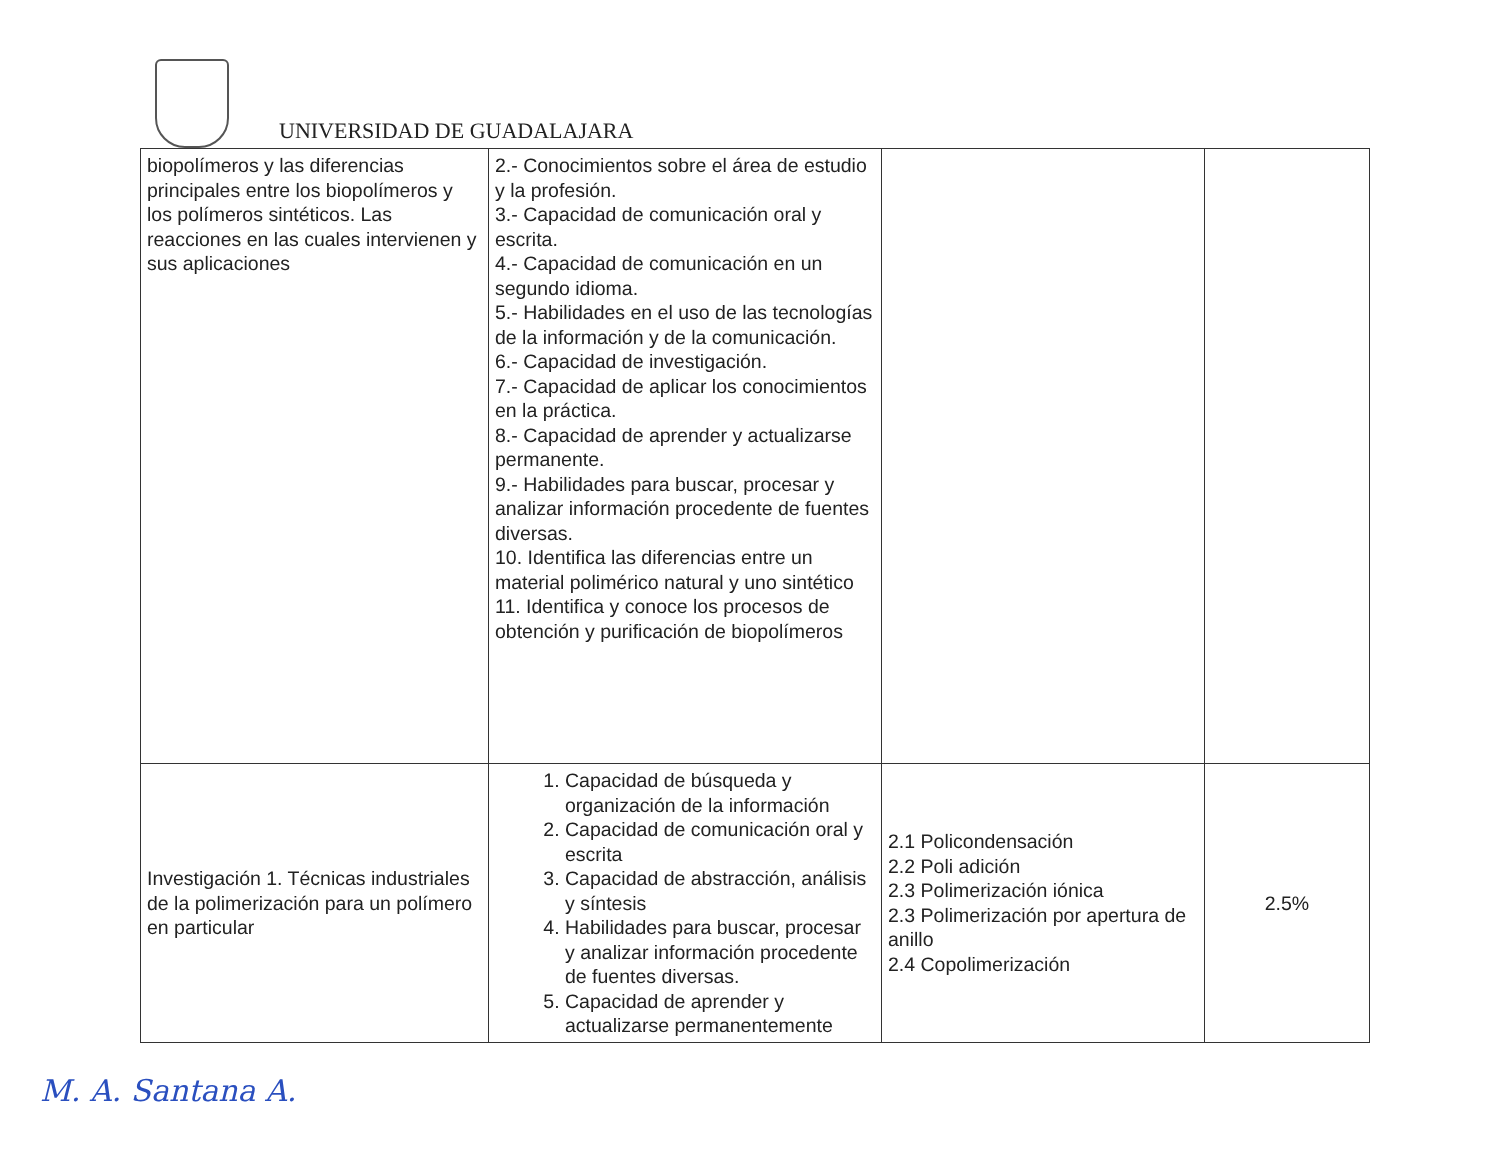UNIVERSIDAD DE GUADALAJARA
| biopolímeros y las diferencias principales entre los biopolímeros y los polímeros sintéticos. Las reacciones en las cuales intervienen y sus aplicaciones | 2.- Conocimientos sobre el área de estudio y la profesión. 3.- Capacidad de comunicación oral y escrita. 4.- Capacidad de comunicación en un segundo idioma. 5.- Habilidades en el uso de las tecnologías de la información y de la comunicación. 6.- Capacidad de investigación. 7.- Capacidad de aplicar los conocimientos en la práctica. 8.- Capacidad de aprender y actualizarse permanente. 9.- Habilidades para buscar, procesar y analizar información procedente de fuentes diversas. 10. Identifica las diferencias entre un material polimérico natural y uno sintético 11. Identifica y conoce los procesos de obtención y purificación de biopolímeros | | |
| Investigación 1. Técnicas industriales de la polimerización para un polímero en particular | 1. Capacidad de búsqueda y organización de la información 2. Capacidad de comunicación oral y escrita 3. Capacidad de abstracción, análisis y síntesis 4. Habilidades para buscar, procesar y analizar información procedente de fuentes diversas. 5. Capacidad de aprender y actualizarse permanentemente | 2.1 Policondensación 2.2 Poli adición 2.3 Polimerización iónica 2.3 Polimerización por apertura de anillo 2.4 Copolimerización | 2.5% |
M. A. Santana A.